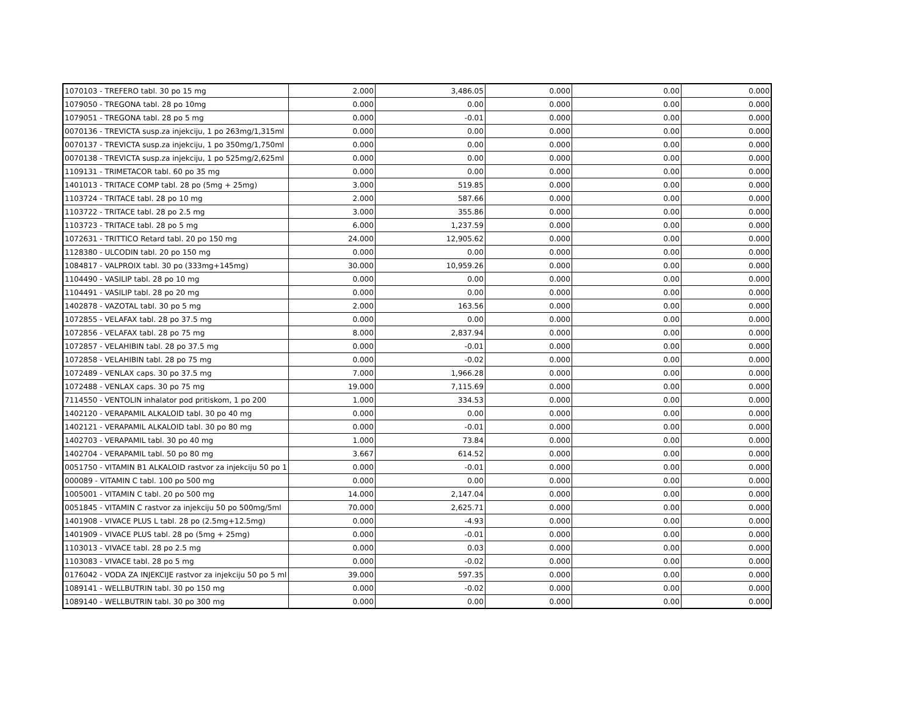| 1070103 - TREFERO tabl. 30 po 15 mg | 2.000 | 3,486.05 | 0.000 | 0.00 | 0.000 |
| 1079050 - TREGONA tabl. 28 po 10mg | 0.000 | 0.00 | 0.000 | 0.00 | 0.000 |
| 1079051 - TREGONA tabl. 28 po 5 mg | 0.000 | -0.01 | 0.000 | 0.00 | 0.000 |
| 0070136 - TREVICTA susp.za injekciju, 1 po 263mg/1,315ml | 0.000 | 0.00 | 0.000 | 0.00 | 0.000 |
| 0070137 - TREVICTA susp.za injekciju, 1 po 350mg/1,750ml | 0.000 | 0.00 | 0.000 | 0.00 | 0.000 |
| 0070138 - TREVICTA susp.za injekciju, 1 po 525mg/2,625ml | 0.000 | 0.00 | 0.000 | 0.00 | 0.000 |
| 1109131 - TRIMETACOR tabl. 60 po 35 mg | 0.000 | 0.00 | 0.000 | 0.00 | 0.000 |
| 1401013 - TRITACE COMP tabl. 28 po (5mg + 25mg) | 3.000 | 519.85 | 0.000 | 0.00 | 0.000 |
| 1103724 - TRITACE tabl. 28 po 10 mg | 2.000 | 587.66 | 0.000 | 0.00 | 0.000 |
| 1103722 - TRITACE tabl. 28 po 2.5 mg | 3.000 | 355.86 | 0.000 | 0.00 | 0.000 |
| 1103723 - TRITACE tabl. 28 po 5 mg | 6.000 | 1,237.59 | 0.000 | 0.00 | 0.000 |
| 1072631 - TRITTICO Retard tabl. 20 po 150 mg | 24.000 | 12,905.62 | 0.000 | 0.00 | 0.000 |
| 1128380 - ULCODIN tabl. 20 po 150 mg | 0.000 | 0.00 | 0.000 | 0.00 | 0.000 |
| 1084817 - VALPROIX tabl. 30 po (333mg+145mg) | 30.000 | 10,959.26 | 0.000 | 0.00 | 0.000 |
| 1104490 - VASILIP tabl. 28 po 10 mg | 0.000 | 0.00 | 0.000 | 0.00 | 0.000 |
| 1104491 - VASILIP tabl. 28 po 20 mg | 0.000 | 0.00 | 0.000 | 0.00 | 0.000 |
| 1402878 - VAZOTAL tabl. 30 po 5 mg | 2.000 | 163.56 | 0.000 | 0.00 | 0.000 |
| 1072855 - VELAFAX tabl. 28 po 37.5 mg | 0.000 | 0.00 | 0.000 | 0.00 | 0.000 |
| 1072856 - VELAFAX tabl. 28 po 75 mg | 8.000 | 2,837.94 | 0.000 | 0.00 | 0.000 |
| 1072857 - VELAHIBIN tabl. 28 po 37.5 mg | 0.000 | -0.01 | 0.000 | 0.00 | 0.000 |
| 1072858 - VELAHIBIN tabl. 28 po 75 mg | 0.000 | -0.02 | 0.000 | 0.00 | 0.000 |
| 1072489 - VENLAX caps. 30 po 37.5 mg | 7.000 | 1,966.28 | 0.000 | 0.00 | 0.000 |
| 1072488 - VENLAX caps. 30 po 75 mg | 19.000 | 7,115.69 | 0.000 | 0.00 | 0.000 |
| 7114550 - VENTOLIN inhalator pod pritiskom, 1 po 200 | 1.000 | 334.53 | 0.000 | 0.00 | 0.000 |
| 1402120 - VERAPAMIL ALKALOID tabl. 30 po 40 mg | 0.000 | 0.00 | 0.000 | 0.00 | 0.000 |
| 1402121 - VERAPAMIL ALKALOID tabl. 30 po 80 mg | 0.000 | -0.01 | 0.000 | 0.00 | 0.000 |
| 1402703 - VERAPAMIL tabl. 30 po 40 mg | 1.000 | 73.84 | 0.000 | 0.00 | 0.000 |
| 1402704 - VERAPAMIL tabl. 50 po 80 mg | 3.667 | 614.52 | 0.000 | 0.00 | 0.000 |
| 0051750 - VITAMIN B1 ALKALOID rastvor za injekciju 50 po 1 | 0.000 | -0.01 | 0.000 | 0.00 | 0.000 |
| 000089 - VITAMIN C tabl. 100 po 500 mg | 0.000 | 0.00 | 0.000 | 0.00 | 0.000 |
| 1005001 - VITAMIN C tabl. 20 po 500 mg | 14.000 | 2,147.04 | 0.000 | 0.00 | 0.000 |
| 0051845 - VITAMIN C rastvor za injekciju 50 po 500mg/5ml | 70.000 | 2,625.71 | 0.000 | 0.00 | 0.000 |
| 1401908 - VIVACE PLUS L tabl. 28 po (2.5mg+12.5mg) | 0.000 | -4.93 | 0.000 | 0.00 | 0.000 |
| 1401909 - VIVACE PLUS tabl. 28 po (5mg + 25mg) | 0.000 | -0.01 | 0.000 | 0.00 | 0.000 |
| 1103013 - VIVACE tabl. 28 po 2.5 mg | 0.000 | 0.03 | 0.000 | 0.00 | 0.000 |
| 1103083 - VIVACE tabl. 28 po 5 mg | 0.000 | -0.02 | 0.000 | 0.00 | 0.000 |
| 0176042 - VODA ZA INJEKCIJE rastvor za injekciju 50 po 5 ml | 39.000 | 597.35 | 0.000 | 0.00 | 0.000 |
| 1089141 - WELLBUTRIN tabl. 30 po 150 mg | 0.000 | -0.02 | 0.000 | 0.00 | 0.000 |
| 1089140 - WELLBUTRIN tabl. 30 po 300 mg | 0.000 | 0.00 | 0.000 | 0.00 | 0.000 |